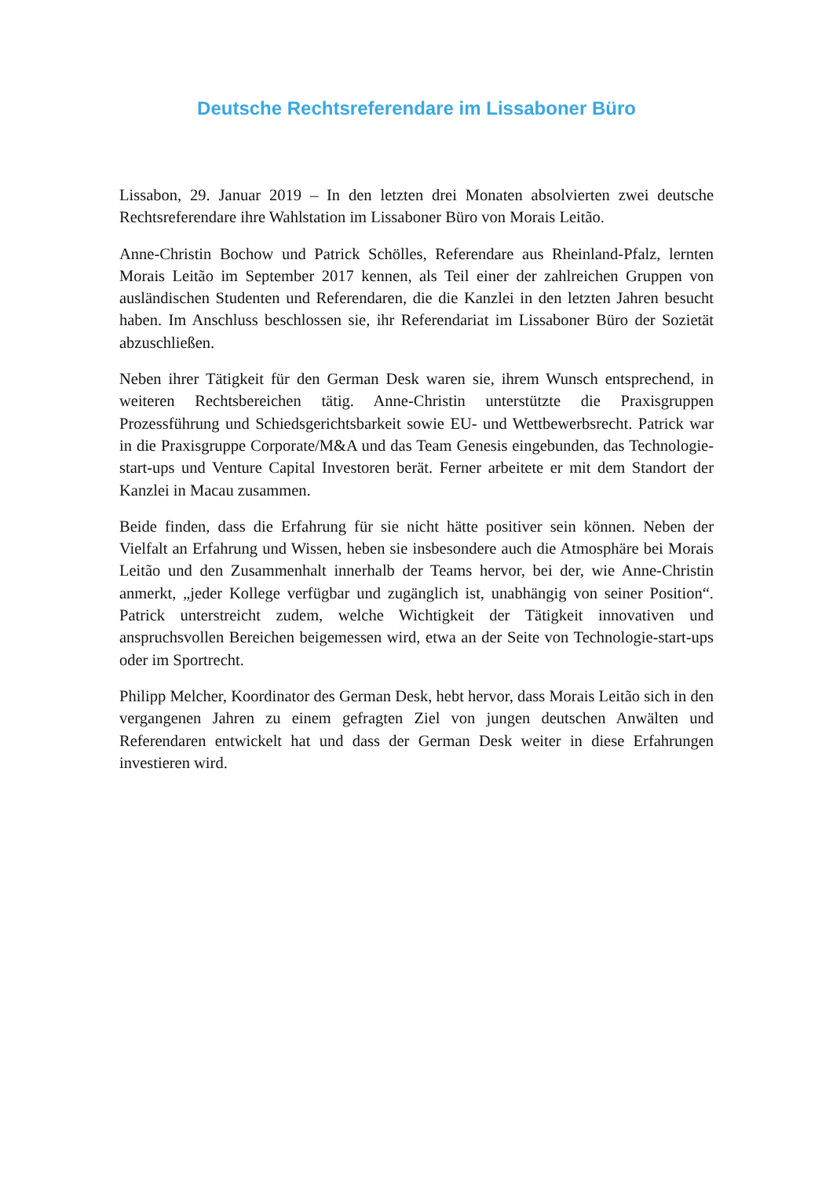Deutsche Rechtsreferendare im Lissaboner Büro
Lissabon, 29. Januar 2019 – In den letzten drei Monaten absolvierten zwei deutsche Rechtsreferendare ihre Wahlstation im Lissaboner Büro von Morais Leitão.
Anne-Christin Bochow und Patrick Schölles, Referendare aus Rheinland-Pfalz, lernten Morais Leitão im September 2017 kennen, als Teil einer der zahlreichen Gruppen von ausländischen Studenten und Referendaren, die die Kanzlei in den letzten Jahren besucht haben. Im Anschluss beschlossen sie, ihr Referendariat im Lissaboner Büro der Sozietät abzuschließen.
Neben ihrer Tätigkeit für den German Desk waren sie, ihrem Wunsch entsprechend, in weiteren Rechtsbereichen tätig. Anne-Christin unterstützte die Praxisgruppen Prozessführung und Schiedsgerichtsbarkeit sowie EU- und Wettbewerbsrecht. Patrick war in die Praxisgruppe Corporate/M&A und das Team Genesis eingebunden, das Technologie-start-ups und Venture Capital Investoren berät. Ferner arbeitete er mit dem Standort der Kanzlei in Macau zusammen.
Beide finden, dass die Erfahrung für sie nicht hätte positiver sein können. Neben der Vielfalt an Erfahrung und Wissen, heben sie insbesondere auch die Atmosphäre bei Morais Leitão und den Zusammenhalt innerhalb der Teams hervor, bei der, wie Anne-Christin anmerkt, „jeder Kollege verfügbar und zugänglich ist, unabhängig von seiner Position“. Patrick unterstreicht zudem, welche Wichtigkeit der Tätigkeit innovativen und anspruchsvollen Bereichen beigemessen wird, etwa an der Seite von Technologie-start-ups oder im Sportrecht.
Philipp Melcher, Koordinator des German Desk, hebt hervor, dass Morais Leitão sich in den vergangenen Jahren zu einem gefragten Ziel von jungen deutschen Anwälten und Referendaren entwickelt hat und dass der German Desk weiter in diese Erfahrungen investieren wird.